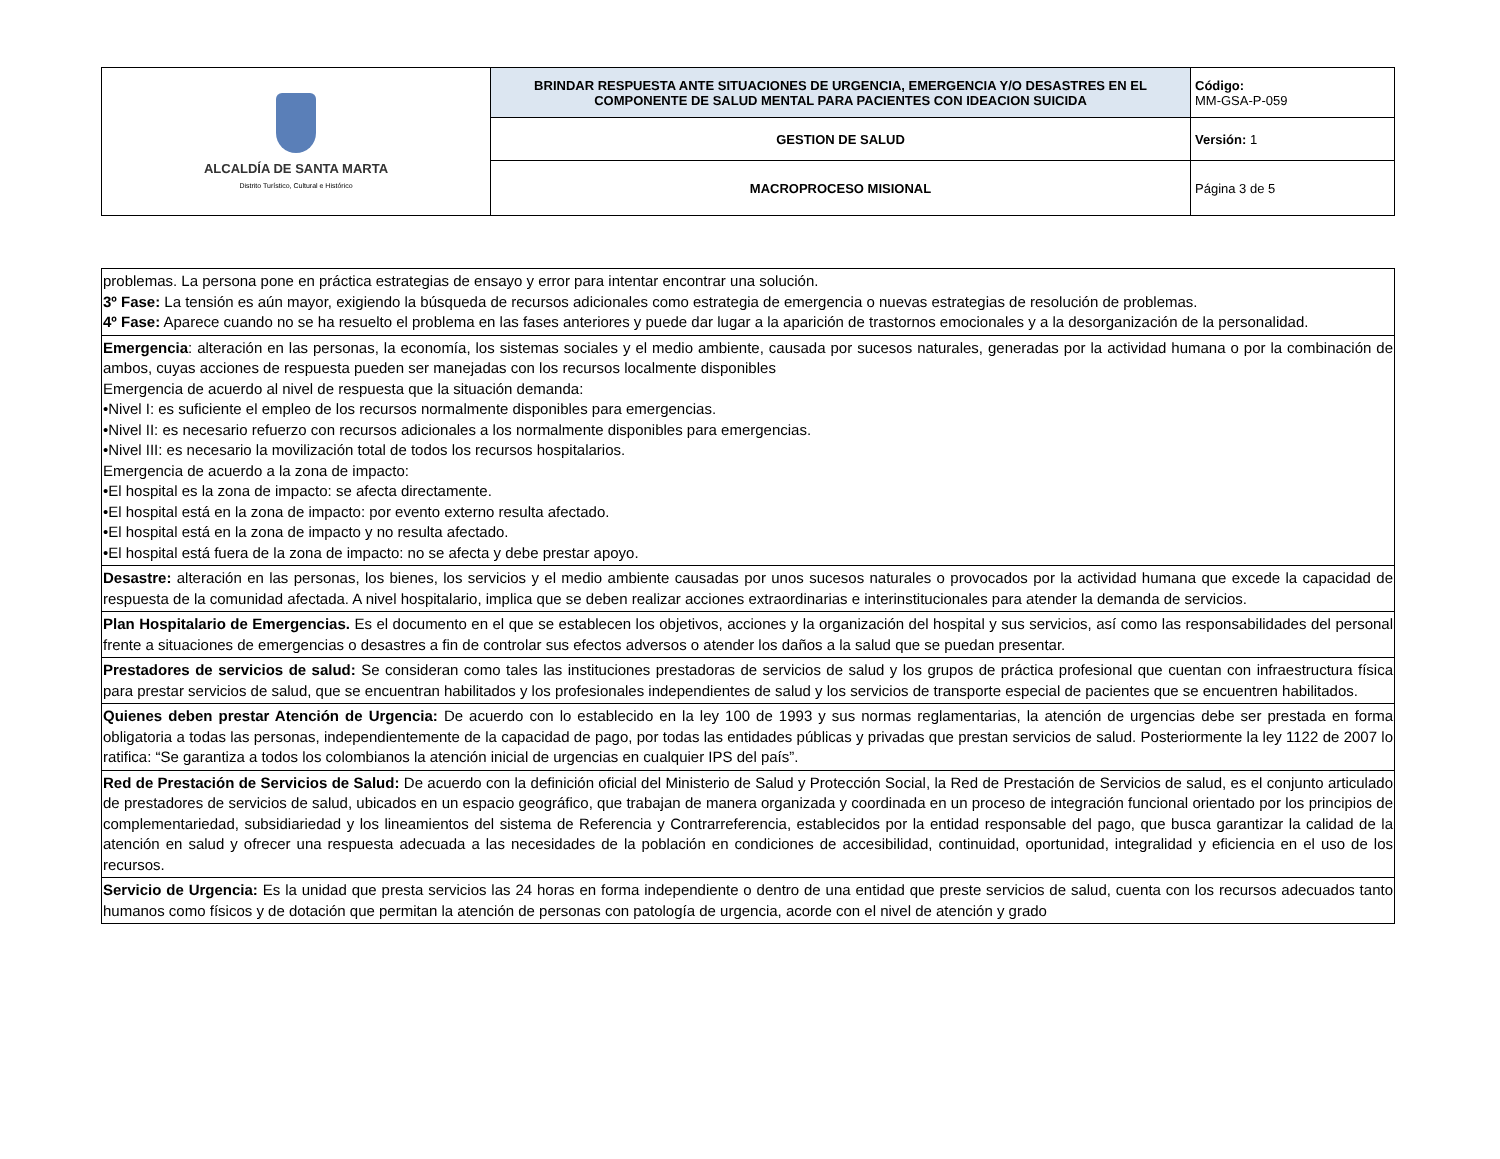| ALCALDÍA DE SANTA MARTA Distrito Turístico, Cultural e Histórico | BRINDAR RESPUESTA ANTE SITUACIONES DE URGENCIA, EMERGENCIA Y/O DESASTRES EN EL COMPONENTE DE SALUD MENTAL PARA PACIENTES CON IDEACION SUICIDA | Código: MM-GSA-P-059 |
| | GESTION DE SALUD | Versión: 1 |
| | MACROPROCESO MISIONAL | Página 3 de 5 |
| problemas. La persona pone en práctica estrategias de ensayo y error para intentar encontrar una solución. 3º Fase: La tensión es aún mayor, exigiendo la búsqueda de recursos adicionales como estrategia de emergencia o nuevas estrategias de resolución de problemas. 4º Fase: Aparece cuando no se ha resuelto el problema en las fases anteriores y puede dar lugar a la aparición de trastornos emocionales y a la desorganización de la personalidad. |
| Emergencia : alteración en las personas, la economía, los sistemas sociales y el medio ambiente, causada por sucesos naturales, generadas por la actividad humana o por la combinación de ambos, cuyas acciones de respuesta pueden ser manejadas con los recursos localmente disponibles Emergencia de acuerdo al nivel de respuesta que la situación demanda: •Nivel I: es suficiente el empleo de los recursos normalmente disponibles para emergencias. •Nivel II: es necesario refuerzo con recursos adicionales a los normalmente disponibles para emergencias. •Nivel III: es necesario la movilización total de todos los recursos hospitalarios. Emergencia de acuerdo a la zona de impacto: •El hospital es la zona de impacto: se afecta directamente. •El hospital está en la zona de impacto: por evento externo resulta afectado. •El hospital está en la zona de impacto y no resulta afectado. •El hospital está fuera de la zona de impacto: no se afecta y debe prestar apoyo. |
| Desastre: alteración en las personas, los bienes, los servicios y el medio ambiente causadas por unos sucesos naturales o provocados por la actividad humana que excede la capacidad de respuesta de la comunidad afectada. A nivel hospitalario, implica que se deben realizar acciones extraordinarias e interinstitucionales para atender la demanda de servicios. |
| Plan Hospitalario de Emergencias. Es el documento en el que se establecen los objetivos, acciones y la organización del hospital y sus servicios, así como las responsabilidades del personal frente a situaciones de emergencias o desastres a fin de controlar sus efectos adversos o atender los daños a la salud que se puedan presentar. |
| Prestadores de servicios de salud: Se consideran como tales las instituciones prestadoras de servicios de salud y los grupos de práctica profesional que cuentan con infraestructura física para prestar servicios de salud, que se encuentran habilitados y los profesionales independientes de salud y los servicios de transporte especial de pacientes que se encuentren habilitados. |
| Quienes deben prestar Atención de Urgencia: De acuerdo con lo establecido en la ley 100 de 1993 y sus normas reglamentarias, la atención de urgencias debe ser prestada en forma obligatoria a todas las personas, independientemente de la capacidad de pago, por todas las entidades públicas y privadas que prestan servicios de salud. Posteriormente la ley 1122 de 2007 lo ratifica: “Se garantiza a todos los colombianos la atención inicial de urgencias en cualquier IPS del país”. |
| Red de Prestación de Servicios de Salud: De acuerdo con la definición oficial del Ministerio de Salud y Protección Social, la Red de Prestación de Servicios de salud, es el conjunto articulado de prestadores de servicios de salud, ubicados en un espacio geográfico, que trabajan de manera organizada y coordinada en un proceso de integración funcional orientado por los principios de complementariedad, subsidiariedad y los lineamientos del sistema de Referencia y Contrarreferencia, establecidos por la entidad responsable del pago, que busca garantizar la calidad de la atención en salud y ofrecer una respuesta adecuada a las necesidades de la población en condiciones de accesibilidad, continuidad, oportunidad, integralidad y eficiencia en el uso de los recursos. |
| Servicio de Urgencia: Es la unidad que presta servicios las 24 horas en forma independiente o dentro de una entidad que preste servicios de salud, cuenta con los recursos adecuados tanto humanos como físicos y de dotación que permitan la atención de personas con patología de urgencia, acorde con el nivel de atención y grado |